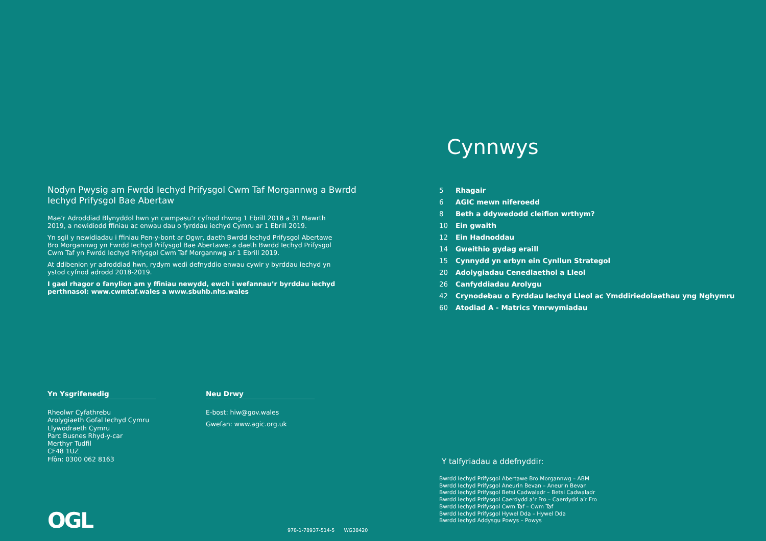Nodyn Pwysig am Fwrdd Iechyd Prifysgol Cwm Taf Morgannwg a Bwrdd Iechyd Prifysgol Bae Abertaw
Mae’r Adroddiad Blynyddol hwn yn cwmpasu’r cyfnod rhwng 1 Ebrill 2018 a 31 Mawrth 2019, a newidiodd ffiniau ac enwau dau o fyrddau iechyd Cymru ar 1 Ebrill 2019.
Yn sgil y newidiadau i ffiniau Pen-y-bont ar Ogwr, daeth Bwrdd Iechyd Prifysgol Abertawe Bro Morgannwg yn Fwrdd Iechyd Prifysgol Bae Abertawe; a daeth Bwrdd Iechyd Prifysgol Cwm Taf yn Fwrdd Iechyd Prifysgol Cwm Taf Morgannwg ar 1 Ebrill 2019.
At ddibenion yr adroddiad hwn, rydym wedi defnyddio enwau cywir y byrddau iechyd yn ystod cyfnod adrodd 2018-2019.
I gael rhagor o fanylion am y ffiniau newydd, ewch i wefannau’r byrddau iechyd perthnasol: www.cwmtaf.wales a www.sbuhb.nhs.wales
Yn Ysgrifenedig
Rheolwr Cyfathrebu
Arolygiaeth Gofal Iechyd Cymru
Llywodraeth Cymru
Parc Busnes Rhyd-y-car
Merthyr Tudfil
CF48 1UZ
Ffôn: 0300 062 8163
Neu Drwy
E-bost: hiw@gov.wales
Gwefan: www.agic.org.uk
OGL
978-1-78937-514-5 WG38420
Cynnwys
| 5 | Rhagair |
| 6 | AGIC mewn niferoedd |
| 8 | Beth a ddywedodd cleifion wrthym? |
| 10 | Ein gwaith |
| 12 | Ein Hadnoddau |
| 14 | Gweithio gydag eraill |
| 15 | Cynnydd yn erbyn ein Cynllun Strategol |
| 20 | Adolygiadau Cenedlaethol a Lleol |
| 26 | Canfyddiadau Arolygu |
| 42 | Crynodebau o Fyrddau Iechyd Lleol ac Ymddiriedolaethau yng Nghymru |
| 60 | Atodiad A - Matrics Ymrwymiadau |
Y talfyriadau a ddefnyddir:
Bwrdd Iechyd Prifysgol Abertawe Bro Morgannwg – ABM
Bwrdd Iechyd Prifysgol Aneurin Bevan – Aneurin Bevan
Bwrdd Iechyd Prifysgol Betsi Cadwaladr – Betsi Cadwaladr
Bwrdd Iechyd Prifysgol Caerdydd a’r Fro – Caerdydd a’r Fro
Bwrdd Iechyd Prifysgol Cwm Taf – Cwm Taf
Bwrdd Iechyd Prifysgol Hywel Dda – Hywel Dda
Bwrdd Iechyd Addysgu Powys – Powys